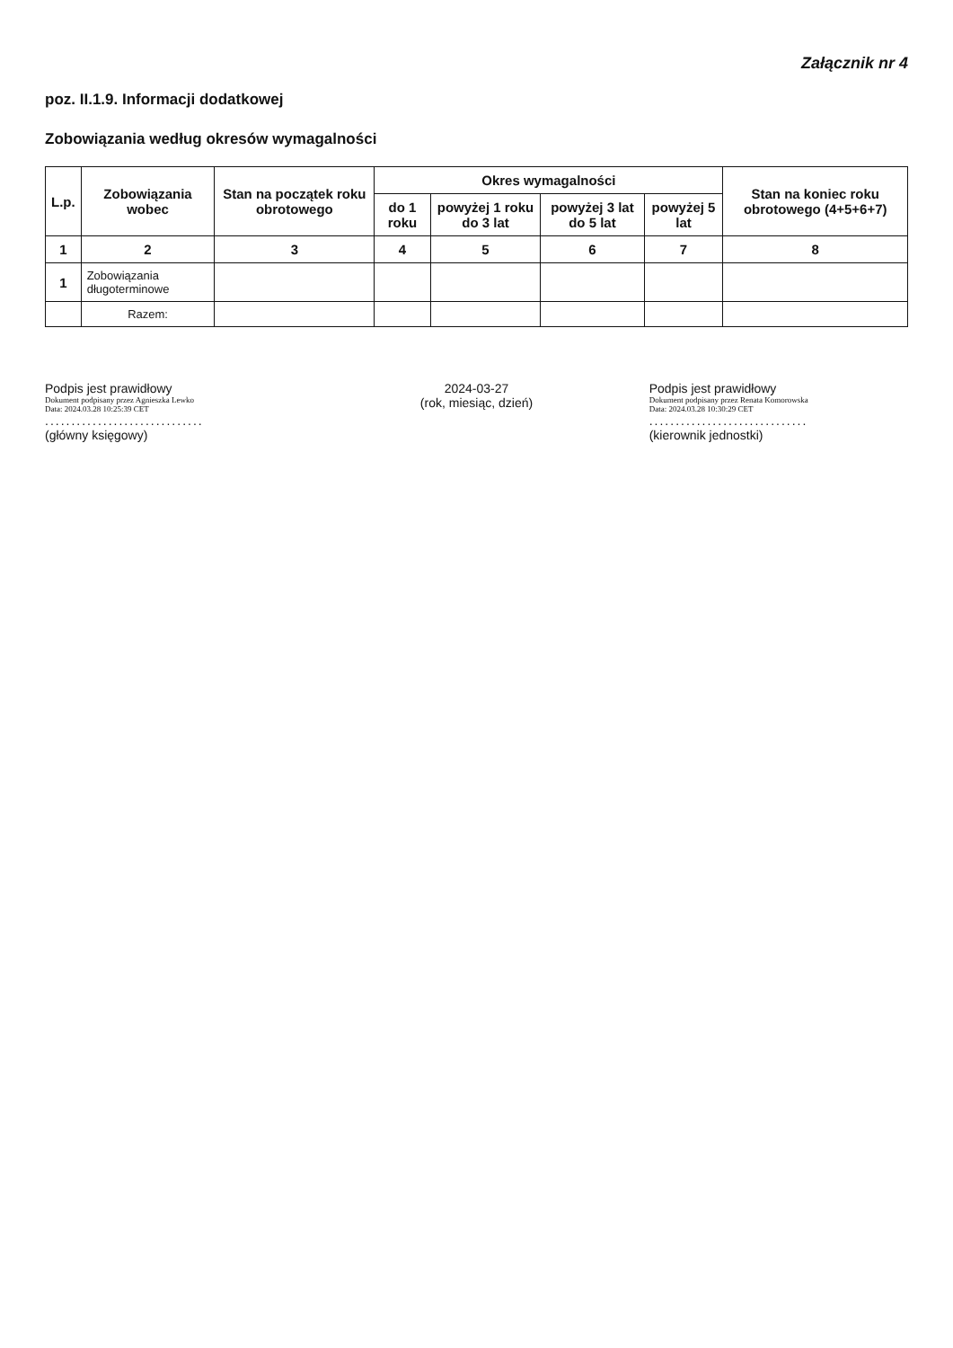Załącznik nr 4
poz. II.1.9. Informacji dodatkowej
Zobowiązania według okresów wymagalności
| L.p. | Zobowiązania wobec | Stan na początek roku obrotowego | Okres wymagalności | | | | Stan na koniec roku obrotowego (4+5+6+7) |
| --- | --- | --- | --- | --- | --- | --- | --- |
| | | | do 1 roku | powyżej 1 roku do 3 lat | powyżej 3 lat do 5 lat | powyżej 5 lat | |
| 1 | 2 | 3 | 4 | 5 | 6 | 7 | 8 |
| 1 | Zobowiązania długoterminowe | | | | | | |
| | Razem: | | | | | | |
Podpis jest prawidłowy
Dokument podpisany przez Agnieszka Lewko
Data: 2024.03.28 10:25:39 CET
..............................
(główny księgowy)
2024-03-27
(rok, miesiąc, dzień)
Podpis jest prawidłowy
Dokument podpisany przez Renata Komorowska
Data: 2024.03.28 10:30:29 CET
..............................
(kierownik jednostki)